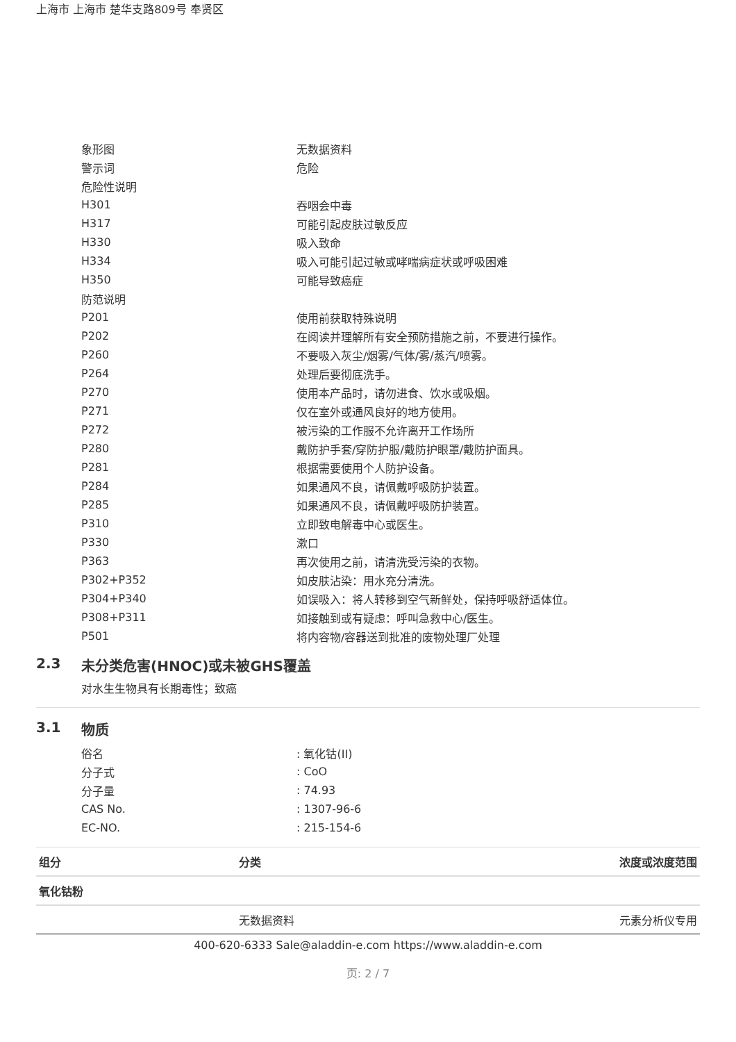上海市 上海市 楚华支路809号 奉贤区
| 象形图 | 无数据资料 |
| 警示词 | 危险 |
| 危险性说明 | |
| H301 | 吞咽会中毒 |
| H317 | 可能引起皮肤过敏反应 |
| H330 | 吸入致命 |
| H334 | 吸入可能引起过敏或哮喘病症状或呼吸困难 |
| H350 | 可能导致癌症 |
| 防范说明 | |
| P201 | 使用前获取特殊说明 |
| P202 | 在阅读并理解所有安全预防措施之前，不要进行操作。 |
| P260 | 不要吸入灰尘/烟雾/气体/雾/蒸汽/喷雾。 |
| P264 | 处理后要彻底洗手。 |
| P270 | 使用本产品时，请勿进食、饮水或吸烟。 |
| P271 | 仅在室外或通风良好的地方使用。 |
| P272 | 被污染的工作服不允许离开工作场所 |
| P280 | 戴防护手套/穿防护服/戴防护眼罩/戴防护面具。 |
| P281 | 根据需要使用个人防护设备。 |
| P284 | 如果通风不良，请佩戴呼吸防护装置。 |
| P285 | 如果通风不良，请佩戴呼吸防护装置。 |
| P310 | 立即致电解毒中心或医生。 |
| P330 | 漱口 |
| P363 | 再次使用之前，请清洗受污染的衣物。 |
| P302+P352 | 如皮肤沾染：用水充分清洗。 |
| P304+P340 | 如误吸入：将人转移到空气新鲜处，保持呼吸舒适体位。 |
| P308+P311 | 如接触到或有疑虑：呼叫急救中心/医生。 |
| P501 | 将内容物/容器送到批准的废物处理厂处理 |
2.3 未分类危害(HNOC)或未被GHS覆盖
对水生生物具有长期毒性；致癌
3.1 物质
| 俗名 | : 氧化钴(II) |
| 分子式 | : CoO |
| 分子量 | : 74.93 |
| CAS No. | : 1307-96-6 |
| EC-NO. | : 215-154-6 |
| 组分 | 分类 | 浓度或浓度范围 |
| --- | --- | --- |
| 氧化钴粉 | | |
| | 无数据资料 | 元素分析仪专用 |
400-620-6333 Sale@aladdin-e.com https://www.aladdin-e.com
页: 2 / 7